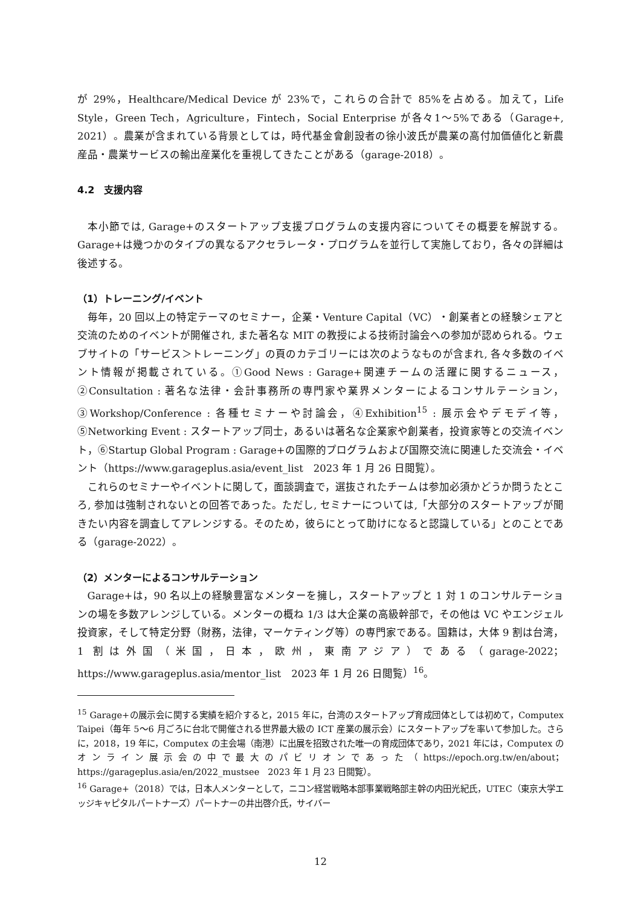が 29%，Healthcare/Medical Device が 23%で，これらの合計で 85%を占める。加えて，Life Style，Green Tech，Agriculture，Fintech，Social Enterprise が各々1〜5%である（Garage+, 2021）。農業が含まれている背景としては，時代基金會創設者の徐小波氏が農業の高付加価値化と新農産品・農業サービスの輸出産業化を重視してきたことがある（garage-2018）。
4.2　支援内容
本小節では, Garage+のスタートアップ支援プログラムの支援内容についてその概要を解説する。Garage+は幾つかのタイプの異なるアクセラレータ・プログラムを並行して実施しており，各々の詳細は後述する。
（1）トレーニング/イベント
毎年，20 回以上の特定テーマのセミナー，企業・Venture Capital（VC）・創業者との経験シェアと交流のためのイベントが開催され, また著名な MIT の教授による技術討論会への参加が認められる。ウェブサイトの「サービス＞トレーニング」の頁のカテゴリーには次のようなものが含まれ, 各々多数のイベント情報が掲載されている。①Good News : Garage+関連チームの活躍に関するニュース，②Consultation : 著名な法律・会計事務所の専門家や業界メンターによるコンサルテーション，③Workshop/Conference : 各種セミナーや討論会，④Exhibition<sup>15</sup> : 展示会やデモデイ等，⑤Networking Event : スタートアップ同士，あるいは著名な企業家や創業者，投資家等との交流イベント，⑥Startup Global Program : Garage+の国際的プログラムおよび国際交流に関連した交流会・イベント（https://www.garageplus.asia/event_list　2023 年 1 月 26 日閲覧）。
これらのセミナーやイベントに関して，面談調査で，選抜されたチームは参加必須かどうか問うたところ, 参加は強制されないとの回答であった。ただし, セミナーについては,「大部分のスタートアップが聞きたい内容を調査してアレンジする。そのため，彼らにとって助けになると認識している」とのことである（garage-2022）。
（2）メンターによるコンサルテーション
Garage+は，90 名以上の経験豊富なメンターを擁し，スタートアップと 1 対 1 のコンサルテーションの場を多数アレンジしている。メンターの概ね 1/3 は大企業の高級幹部で，その他は VC やエンジェル投資家，そして特定分野（財務，法律，マーケティング等）の専門家である。国籍は，大体 9 割は台湾，1 割は外国（米国，日本，欧州，東南アジア）である（garage-2022；https://www.garageplus.asia/mentor_list　2023 年 1 月 26 日閲覧）<sup>16</sup>。
<sup>15</sup> Garage+の展示会に関する実績を紹介すると，2015 年に，台湾のスタートアップ育成団体としては初めて，Computex Taipei（毎年 5〜6 月ごろに台北で開催される世界最大級の ICT 産業の展示会）にスタートアップを率いて参加した。さらに，2018，19 年に，Computex の主会場（南港）に出展を招致された唯一の育成団体であり，2021 年には，Computex のオンライン展示会の中で最大のパビリオンであった（https://epoch.org.tw/en/about；https://garageplus.asia/en/2022_mustsee　2023 年 1 月 23 日閲覧）。
<sup>16</sup> Garage+（2018）では，日本人メンターとして，ニコン経営戦略本部事業戦略部主幹の内田光紀氏，UTEC（東京大学エッジキャピタルパートナーズ）パートナーの井出啓介氏，サイバー
12